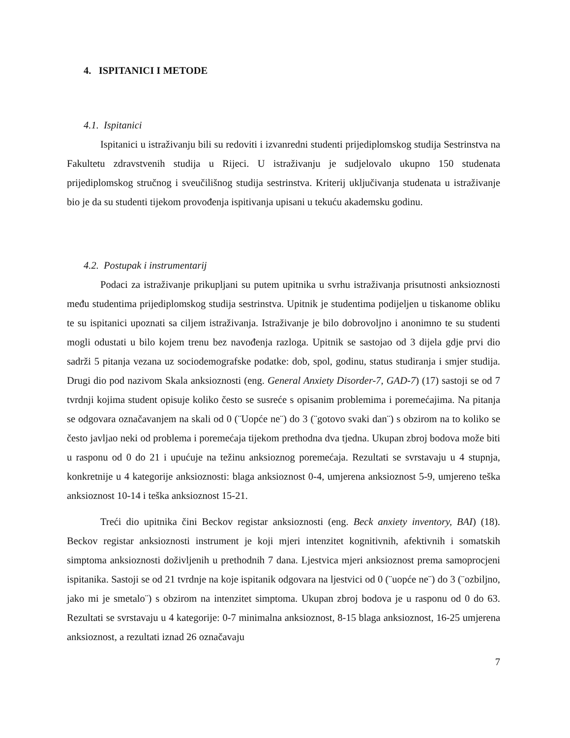4. ISPITANICI I METODE
4.1. Ispitanici
Ispitanici u istraživanju bili su redoviti i izvanredni studenti prijediplomskog studija Sestrinstva na Fakultetu zdravstvenih studija u Rijeci. U istraživanju je sudjelovalo ukupno 150 studenata prijediplomskog stručnog i sveučilišnog studija sestrinstva. Kriterij uključivanja studenata u istraživanje bio je da su studenti tijekom provođenja ispitivanja upisani u tekuću akademsku godinu.
4.2. Postupak i instrumentarij
Podaci za istraživanje prikupljani su putem upitnika u svrhu istraživanja prisutnosti anksioznosti među studentima prijediplomskog studija sestrinstva. Upitnik je studentima podijeljen u tiskanome obliku te su ispitanici upoznati sa ciljem istraživanja. Istraživanje je bilo dobrovoljno i anonimno te su studenti mogli odustati u bilo kojem trenu bez navođenja razloga. Upitnik se sastojao od 3 dijela gdje prvi dio sadrži 5 pitanja vezana uz sociodemografske podatke: dob, spol, godinu, status studiranja i smjer studija. Drugi dio pod nazivom Skala anksioznosti (eng. General Anxiety Disorder-7, GAD-7) (17) sastoji se od 7 tvrdnji kojima student opisuje koliko često se susreće s opisanim problemima i poremećajima. Na pitanja se odgovara označavanjem na skali od 0 (¨Uopće ne¨) do 3 (¨gotovo svaki dan¨) s obzirom na to koliko se često javljao neki od problema i poremećaja tijekom prethodna dva tjedna. Ukupan zbroj bodova može biti u rasponu od 0 do 21 i upućuje na težinu anksioznog poremećaja. Rezultati se svrstavaju u 4 stupnja, konkretnije u 4 kategorije anksioznosti: blaga anksioznost 0-4, umjerena anksioznost 5-9, umjereno teška anksioznost 10-14 i teška anksioznost 15-21.
Treći dio upitnika čini Beckov registar anksioznosti (eng. Beck anxiety inventory, BAI) (18). Beckov registar anksioznosti instrument je koji mjeri intenzitet kognitivnih, afektivnih i somatskih simptoma anksioznosti doživljenih u prethodnih 7 dana. Ljestvica mjeri anksioznost prema samoprocjeni ispitanika. Sastoji se od 21 tvrdnje na koje ispitanik odgovara na ljestvici od 0 (¨uopće ne¨) do 3 (¨ozbiljno, jako mi je smetalo¨) s obzirom na intenzitet simptoma. Ukupan zbroj bodova je u rasponu od 0 do 63. Rezultati se svrstavaju u 4 kategorije: 0-7 minimalna anksioznost, 8-15 blaga anksioznost, 16-25 umjerena anksioznost, a rezultati iznad 26 označavaju
7